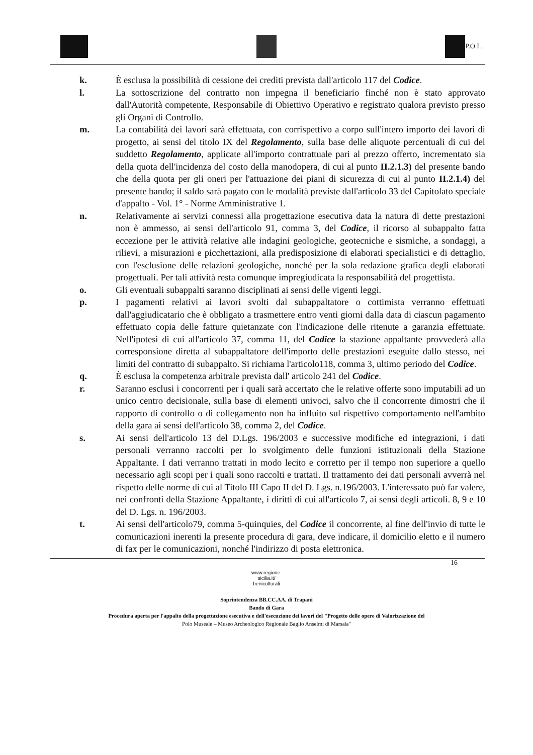P.O.I .
k. È esclusa la possibilità di cessione dei crediti prevista dall'articolo 117 del Codice.
l. La sottoscrizione del contratto non impegna il beneficiario finché non è stato approvato dall'Autorità competente, Responsabile di Obiettivo Operativo e registrato qualora previsto presso gli Organi di Controllo.
m. La contabilità dei lavori sarà effettuata, con corrispettivo a corpo sull'intero importo dei lavori di progetto, ai sensi del titolo IX del Regolamento, sulla base delle aliquote percentuali di cui del suddetto Regolamento, applicate all'importo contrattuale pari al prezzo offerto, incrementato sia della quota dell'incidenza del costo della manodopera, di cui al punto II.2.1.3) del presente bando che della quota per gli oneri per l'attuazione dei piani di sicurezza di cui al punto II.2.1.4) del presente bando; il saldo sarà pagato con le modalità previste dall'articolo 33 del Capitolato speciale d'appalto - Vol. 1° - Norme Amministrative 1.
n. Relativamente ai servizi connessi alla progettazione esecutiva data la natura di dette prestazioni non è ammesso, ai sensi dell'articolo 91, comma 3, del Codice, il ricorso al subappalto fatta eccezione per le attività relative alle indagini geologiche, geotecniche e sismiche, a sondaggi, a rilievi, a misurazioni e picchettazioni, alla predisposizione di elaborati specialistici e di dettaglio, con l'esclusione delle relazioni geologiche, nonché per la sola redazione grafica degli elaborati progettuali. Per tali attività resta comunque impregiudicata la responsabilità del progettista.
o. Gli eventuali subappalti saranno disciplinati ai sensi delle vigenti leggi.
p. I pagamenti relativi ai lavori svolti dal subappaltatore o cottimista verranno effettuati dall'aggiudicatario che è obbligato a trasmettere entro venti giorni dalla data di ciascun pagamento effettuato copia delle fatture quietanzate con l'indicazione delle ritenute a garanzia effettuate. Nell'ipotesi di cui all'articolo 37, comma 11, del Codice la stazione appaltante provvederà alla corresponsione diretta al subappaltatore dell'importo delle prestazioni eseguite dallo stesso, nei limiti del contratto di subappalto. Si richiama l'articolo118, comma 3, ultimo periodo del Codice.
q. È esclusa la competenza arbitrale prevista dall' articolo 241 del Codice.
r. Saranno esclusi i concorrenti per i quali sarà accertato che le relative offerte sono imputabili ad un unico centro decisionale, sulla base di elementi univoci, salvo che il concorrente dimostri che il rapporto di controllo o di collegamento non ha influito sul rispettivo comportamento nell'ambito della gara ai sensi dell'articolo 38, comma 2, del Codice.
s. Ai sensi dell'articolo 13 del D.Lgs. 196/2003 e successive modifiche ed integrazioni, i dati personali verranno raccolti per lo svolgimento delle funzioni istituzionali della Stazione Appaltante. I dati verranno trattati in modo lecito e corretto per il tempo non superiore a quello necessario agli scopi per i quali sono raccolti e trattati. Il trattamento dei dati personali avverrà nel rispetto delle norme di cui al Titolo III Capo II del D. Lgs. n.196/2003. L'interessato può far valere, nei confronti della Stazione Appaltante, i diritti di cui all'articolo 7, ai sensi degli articoli. 8, 9 e 10 del D. Lgs. n. 196/2003.
t. Ai sensi dell'articolo79, comma 5-quinquies, del Codice il concorrente, al fine dell'invio di tutte le comunicazioni inerenti la presente procedura di gara, deve indicare, il domicilio eletto e il numero di fax per le comunicazioni, nonché l'indirizzo di posta elettronica.
16
www.regione.
sicilia.it/
beniculturali
Soprintendenza BB.CC.AA. di Trapani
Bando di Gara
Procedura aperta per l'appalto della progettazione esecutiva e dell'esecuzione dei lavori del "Progetto delle opere di Valorizzazione del
Polo Museale – Museo Archeologico Regionale Baglio Anselmi di Marsala"